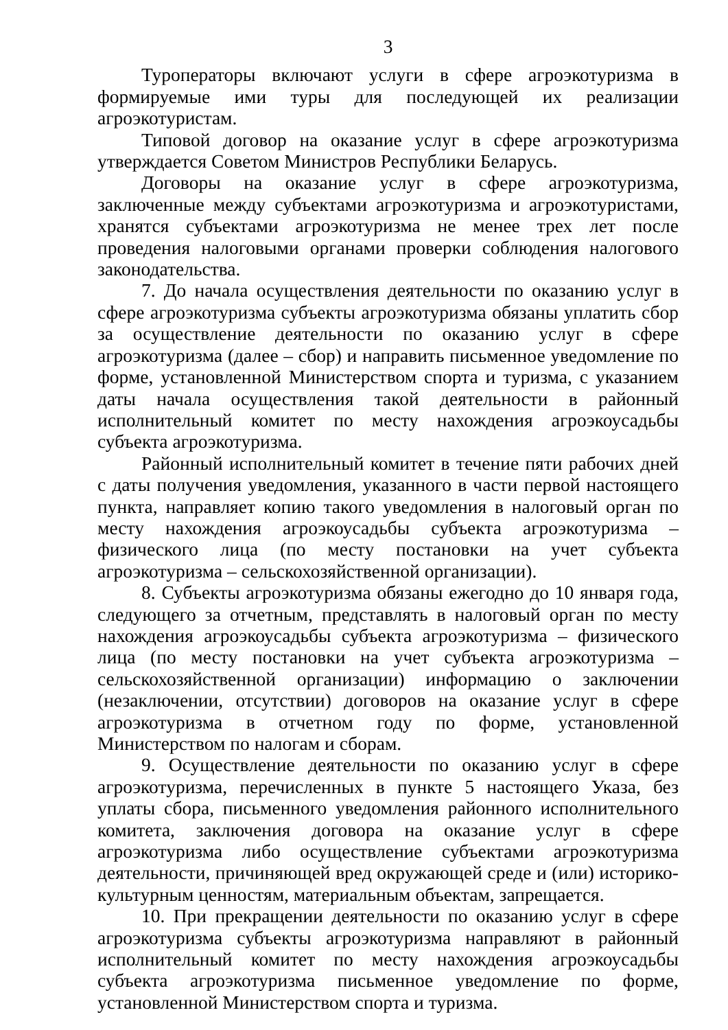3
Туроператоры включают услуги в сфере агроэкотуризма в формируемые ими туры для последующей их реализации агроэкотуристам.
Типовой договор на оказание услуг в сфере агроэкотуризма утверждается Советом Министров Республики Беларусь.
Договоры на оказание услуг в сфере агроэкотуризма, заключенные между субъектами агроэкотуризма и агроэкотуристами, хранятся субъектами агроэкотуризма не менее трех лет после проведения налоговыми органами проверки соблюдения налогового законодательства.
7. До начала осуществления деятельности по оказанию услуг в сфере агроэкотуризма субъекты агроэкотуризма обязаны уплатить сбор за осуществление деятельности по оказанию услуг в сфере агроэкотуризма (далее – сбор) и направить письменное уведомление по форме, установленной Министерством спорта и туризма, с указанием даты начала осуществления такой деятельности в районный исполнительный комитет по месту нахождения агроэкоусадьбы субъекта агроэкотуризма.
Районный исполнительный комитет в течение пяти рабочих дней с даты получения уведомления, указанного в части первой настоящего пункта, направляет копию такого уведомления в налоговый орган по месту нахождения агроэкоусадьбы субъекта агроэкотуризма – физического лица (по месту постановки на учет субъекта агроэкотуризма – сельскохозяйственной организации).
8. Субъекты агроэкотуризма обязаны ежегодно до 10 января года, следующего за отчетным, представлять в налоговый орган по месту нахождения агроэкоусадьбы субъекта агроэкотуризма – физического лица (по месту постановки на учет субъекта агроэкотуризма – сельскохозяйственной организации) информацию о заключении (незаключении, отсутствии) договоров на оказание услуг в сфере агроэкотуризма в отчетном году по форме, установленной Министерством по налогам и сборам.
9. Осуществление деятельности по оказанию услуг в сфере агроэкотуризма, перечисленных в пункте 5 настоящего Указа, без уплаты сбора, письменного уведомления районного исполнительного комитета, заключения договора на оказание услуг в сфере агроэкотуризма либо осуществление субъектами агроэкотуризма деятельности, причиняющей вред окружающей среде и (или) историко-культурным ценностям, материальным объектам, запрещается.
10. При прекращении деятельности по оказанию услуг в сфере агроэкотуризма субъекты агроэкотуризма направляют в районный исполнительный комитет по месту нахождения агроэкоусадьбы субъекта агроэкотуризма письменное уведомление по форме, установленной Министерством спорта и туризма.